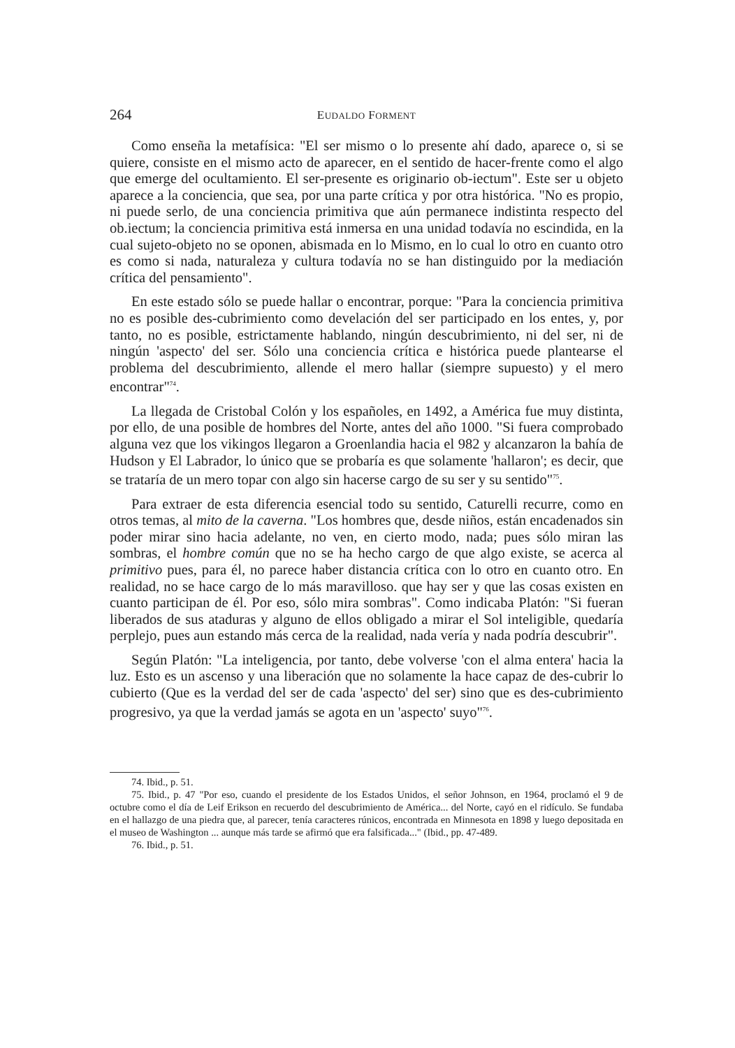264 EUDALDO FORMENT
Como enseña la metafísica: "El ser mismo o lo presente ahí dado, aparece o, si se quiere, consiste en el mismo acto de aparecer, en el sentido de hacer-frente como el algo que emerge del ocultamiento. El ser-presente es originario ob-iectum". Este ser u objeto aparece a la conciencia, que sea, por una parte crítica y por otra histórica. "No es propio, ni puede serlo, de una conciencia primitiva que aún permanece indistinta respecto del ob.iectum; la conciencia primitiva está inmersa en una unidad todavía no escindida, en la cual sujeto-objeto no se oponen, abismada en lo Mismo, en lo cual lo otro en cuanto otro es como si nada, naturaleza y cultura todavía no se han distinguido por la mediación crítica del pensamiento".
En este estado sólo se puede hallar o encontrar, porque: "Para la conciencia primitiva no es posible des-cubrimiento como develación del ser participado en los entes, y, por tanto, no es posible, estrictamente hablando, ningún descubrimiento, ni del ser, ni de ningún 'aspecto' del ser. Sólo una conciencia crítica e histórica puede plantearse el problema del descubrimiento, allende el mero hallar (siempre supuesto) y el mero encontrar"<sup>74</sup>.
La llegada de Cristobal Colón y los españoles, en 1492, a América fue muy distinta, por ello, de una posible de hombres del Norte, antes del año 1000. "Si fuera comprobado alguna vez que los vikingos llegaron a Groenlandia hacia el 982 y alcanzaron la bahía de Hudson y El Labrador, lo único que se probaría es que solamente 'hallaron'; es decir, que se trataría de un mero topar con algo sin hacerse cargo de su ser y su sentido"<sup>75</sup>.
Para extraer de esta diferencia esencial todo su sentido, Caturelli recurre, como en otros temas, al mito de la caverna. "Los hombres que, desde niños, están encadenados sin poder mirar sino hacia adelante, no ven, en cierto modo, nada; pues sólo miran las sombras, el hombre común que no se ha hecho cargo de que algo existe, se acerca al primitivo pues, para él, no parece haber distancia crítica con lo otro en cuanto otro. En realidad, no se hace cargo de lo más maravilloso. que hay ser y que las cosas existen en cuanto participan de él. Por eso, sólo mira sombras". Como indicaba Platón: "Si fueran liberados de sus ataduras y alguno de ellos obligado a mirar el Sol inteligible, quedaría perplejo, pues aun estando más cerca de la realidad, nada vería y nada podría descubrir".
Según Platón: "La inteligencia, por tanto, debe volverse 'con el alma entera' hacia la luz. Esto es un ascenso y una liberación que no solamente la hace capaz de des-cubrir lo cubierto (Que es la verdad del ser de cada 'aspecto' del ser) sino que es des-cubrimiento progresivo, ya que la verdad jamás se agota en un 'aspecto' suyo"<sup>76</sup>.
74. Ibid., p. 51.
75. Ibid., p. 47 "Por eso, cuando el presidente de los Estados Unidos, el señor Johnson, en 1964, proclamó el 9 de octubre como el día de Leif Erikson en recuerdo del descubrimiento de América... del Norte, cayó en el ridículo. Se fundaba en el hallazgo de una piedra que, al parecer, tenía caracteres rúnicos, encontrada en Minnesota en 1898 y luego depositada en el museo de Washington ... aunque más tarde se afirmó que era falsificada..." (Ibid., pp. 47-489.
76. Ibid., p. 51.